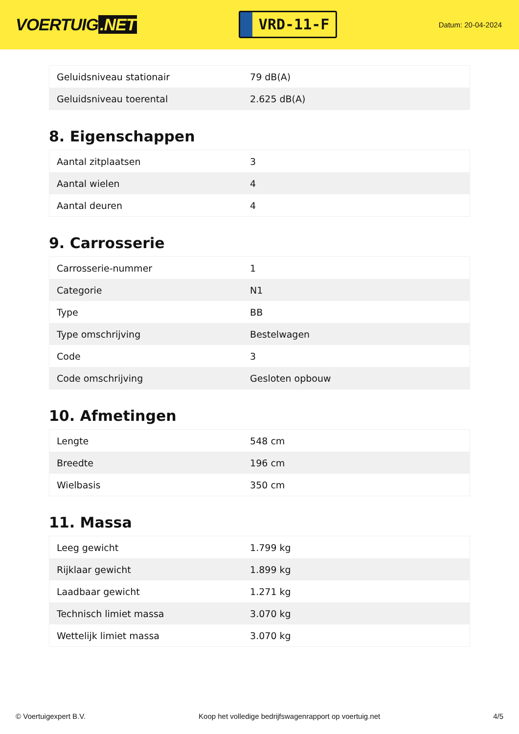VOERTUIG.NET
VRD-11-F
Datum: 20-04-2024
| Geluidsniveau stationair | 79 dB(A) |
| Geluidsniveau toerental | 2.625 dB(A) |
8. Eigenschappen
| Aantal zitplaatsen | 3 |
| Aantal wielen | 4 |
| Aantal deuren | 4 |
9. Carrosserie
| Carrosserie-nummer | 1 |
| Categorie | N1 |
| Type | BB |
| Type omschrijving | Bestelwagen |
| Code | 3 |
| Code omschrijving | Gesloten opbouw |
10. Afmetingen
| Lengte | 548 cm |
| Breedte | 196 cm |
| Wielbasis | 350 cm |
11. Massa
| Leeg gewicht | 1.799 kg |
| Rijklaar gewicht | 1.899 kg |
| Laadbaar gewicht | 1.271 kg |
| Technisch limiet massa | 3.070 kg |
| Wettelijk limiet massa | 3.070 kg |
© Voertuigexpert B.V. Koop het volledige bedrijfswagenrapport op voertuig.net 4/5